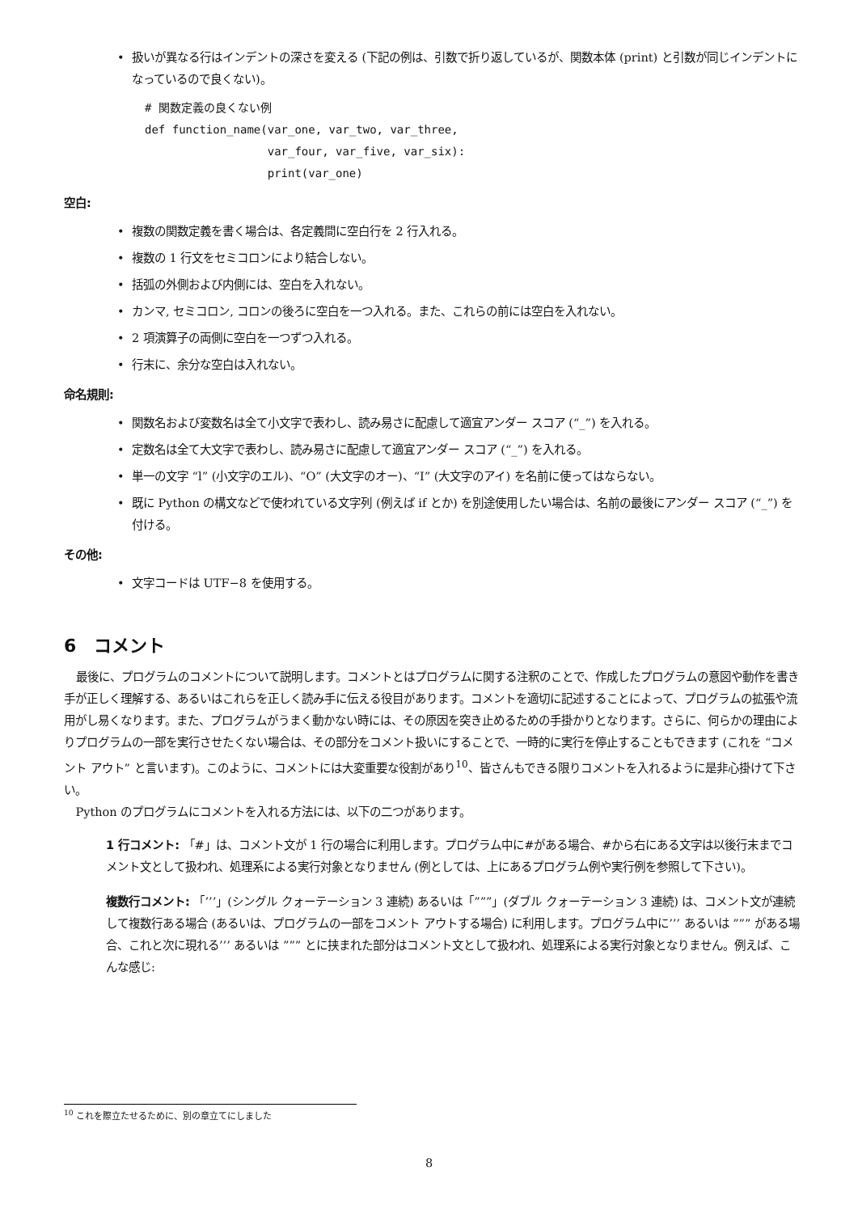• 扱いが異なる行はインデントの深さを変える (下記の例は、引数で折り返しているが、関数本体 (print) と引数が同じインデントになっているので良くない)。
# 関数定義の良くない例
def function_name(var_one, var_two, var_three,
                  var_four, var_five, var_six):
                  print(var_one)
空白:
• 複数の関数定義を書く場合は、各定義間に空白行を 2 行入れる。
• 複数の 1 行文をセミコロンにより結合しない。
• 括弧の外側および内側には、空白を入れない。
• カンマ, セミコロン, コロンの後ろに空白を一つ入れる。また、これらの前には空白を入れない。
• 2 項演算子の両側に空白を一つずつ入れる。
• 行末に、余分な空白は入れない。
命名規則:
• 関数名および変数名は全て小文字で表わし、読み易さに配慮して適宜アンダー スコア (“_”) を入れる。
• 定数名は全て大文字で表わし、読み易さに配慮して適宜アンダー スコア (“_”) を入れる。
• 単一の文字 “l” (小文字のエル)、“O” (大文字のオー)、“I” (大文字のアイ) を名前に使ってはならない。
• 既に Python の構文などで使われている文字列 (例えば if とか) を別途使用したい場合は、名前の最後にアンダー スコア (“_”) を付ける。
その他:
• 文字コードは UTF−8 を使用する。
6　コメント
最後に、プログラムのコメントについて説明します。コメントとはプログラムに関する注釈のことで、作成したプログラムの意図や動作を書き手が正しく理解する、あるいはこれらを正しく読み手に伝える役目があります。コメントを適切に記述することによって、プログラムの拡張や流用がし易くなります。また、プログラムがうまく動かない時には、その原因を突き止めるための手掛かりとなります。さらに、何らかの理由によりプログラムの一部を実行させたくない場合は、その部分をコメント扱いにすることで、一時的に実行を停止することもできます (これを “コメント アウト” と言います)。このように、コメントには大変重要な役割があり<sup>10</sup>、皆さんもできる限りコメントを入れるように是非心掛けて下さい。
Python のプログラムにコメントを入れる方法には、以下の二つがあります。
1 行コメント:
「#」は、コメント文が 1 行の場合に利用します。プログラム中に#がある場合、#から右にある文字は以後行末までコメント文として扱われ、処理系による実行対象となりません (例としては、上にあるプログラム例や実行例を参照して下さい)。
複数行コメント:
「’’’」(シングル クォーテーション 3 連続) あるいは「”””」(ダブル クォーテーション 3 連続) は、コメント文が連続して複数行ある場合 (あるいは、プログラムの一部をコメント アウトする場合) に利用します。プログラム中に’’’ あるいは ””” がある場合、これと次に現れる’’’ あるいは ””” とに挟まれた部分はコメント文として扱われ、処理系による実行対象となりません。例えば、こんな感じ:
<sup>10</sup> これを際立たせるために、別の章立てにしました
8